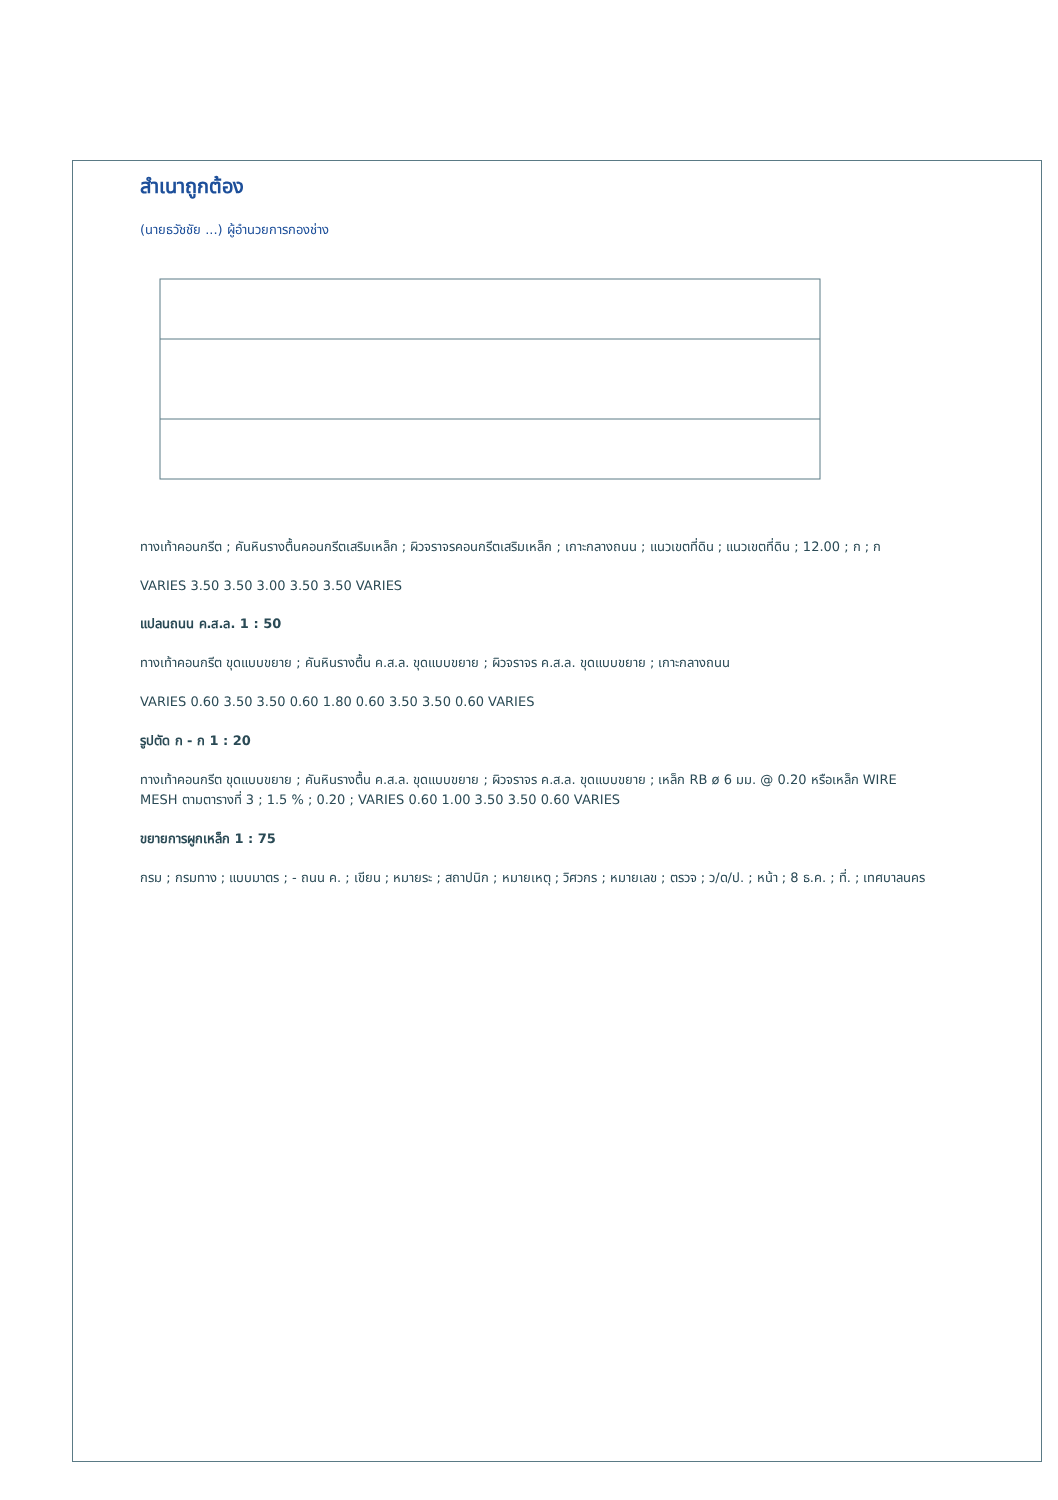สำเนาถูกต้อง
(นายธวัชชัย ...) ผู้อำนวยการกองช่าง
ทางเท้าคอนกรีต ; คันหินรางตื้นคอนกรีตเสริมเหล็ก ; ผิวจราจรคอนกรีตเสริมเหล็ก ; เกาะกลางถนน ; แนวเขตที่ดิน ; แนวเขตที่ดิน ; 12.00 ; ก ; ก
VARIES 3.50 3.50 3.00 3.50 3.50 VARIES
แปลนถนน ค.ส.ล. 1 : 50
ทางเท้าคอนกรีต ขุดแบบขยาย ; คันหินรางตื้น ค.ส.ล. ขุดแบบขยาย ; ผิวจราจร ค.ส.ล. ขุดแบบขยาย ; เกาะกลางถนน
VARIES 0.60 3.50 3.50 0.60 1.80 0.60 3.50 3.50 0.60 VARIES
รูปตัด ก - ก 1 : 20
ทางเท้าคอนกรีต ขุดแบบขยาย ; คันหินรางตื้น ค.ส.ล. ขุดแบบขยาย ; ผิวจราจร ค.ส.ล. ขุดแบบขยาย ; เหล็ก RB ø 6 มม. @ 0.20 หรือเหล็ก WIRE MESH ตามตารางที่ 3 ; 1.5 % ; 0.20 ; VARIES 0.60 1.00 3.50 3.50 0.60 VARIES
ขยายการผูกเหล็ก 1 : 75
กรม ; กรมทาง ; แบบมาตร ; - ถนน ค. ; เขียน ; หมายระ ; สถาปนิก ; หมายเหตุ ; วิศวกร ; หมายเลข ; ตรวจ ; ว/ด/ป. ; หน้า ; 8 ธ.ค. ; ที่. ; เทศบาลนคร